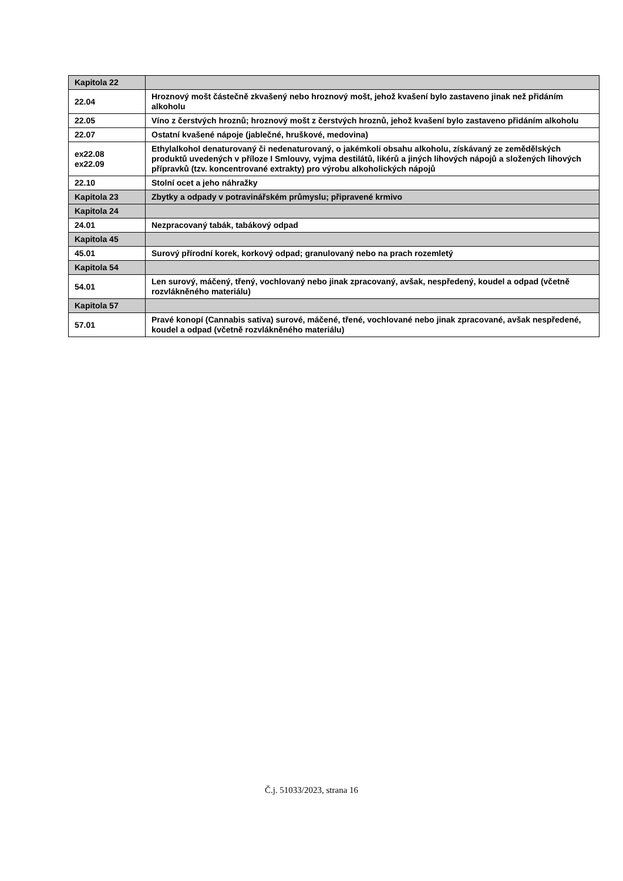| Kapitola 22 | |
| 22.04 | Hroznový mošt částečně zkvašený nebo hroznový mošt, jehož kvašení bylo zastaveno jinak než přidáním alkoholu |
| 22.05 | Víno z čerstvých hroznů; hroznový mošt z čerstvých hroznů, jehož kvašení bylo zastaveno přidáním alkoholu |
| 22.07 | Ostatní kvašené nápoje (jablečné, hruškové, medovina) |
| ex22.08 ex22.09 | Ethylalkohol denaturovaný či nedenaturovaný, o jakémkoli obsahu alkoholu, získávaný ze zemědělských produktů uvedených v příloze I Smlouvy, vyjma destilátů, likérů a jiných lihových nápojů a složených lihových přípravků (tzv. koncentrované extrakty) pro výrobu alkoholických nápojů |
| 22.10 | Stolní ocet a jeho náhražky |
| Kapitola 23 | Zbytky a odpady v potravinářském průmyslu; připravené krmivo |
| Kapitola 24 | |
| 24.01 | Nezpracovaný tabák, tabákový odpad |
| Kapitola 45 | |
| 45.01 | Surový přírodní korek, korkový odpad; granulovaný nebo na prach rozemletý |
| Kapitola 54 | |
| 54.01 | Len surový, máčený, třený, vochlovaný nebo jinak zpracovaný, avšak, nespředený, koudel a odpad (včetně rozvlákněného materiálu) |
| Kapitola 57 | |
| 57.01 | Pravé konopí (Cannabis sativa) surové, máčené, třené, vochlované nebo jinak zpracované, avšak nespředené, koudel a odpad (včetně rozvlákněného materiálu) |
Č.j. 51033/2023, strana 16